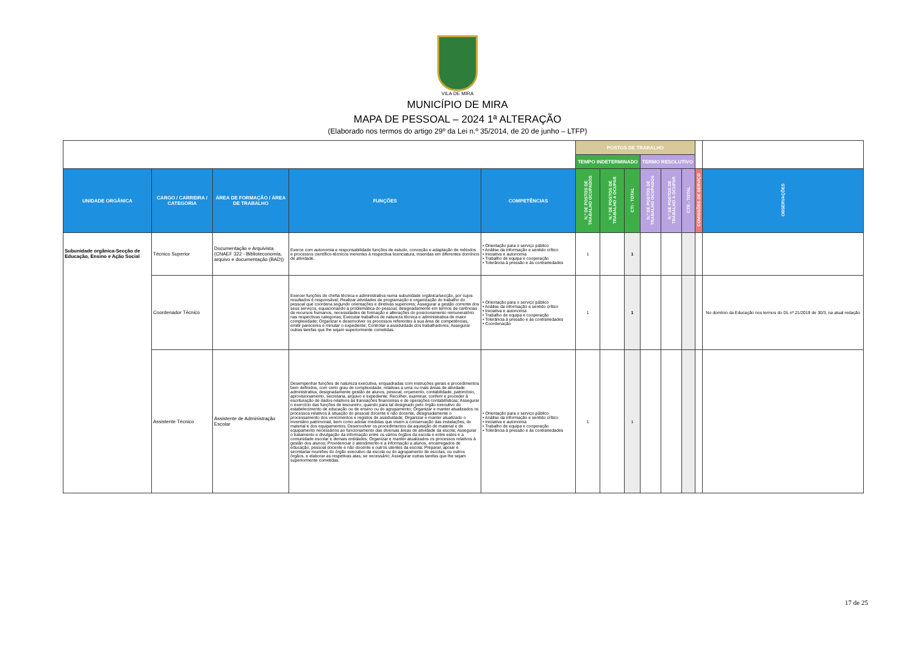VILA DE MIRA
MUNICÍPIO DE MIRA
MAPA DE PESSOAL – 2024 1ª ALTERAÇÃO
(Elaborado nos termos do artigo 29º da Lei n.º 35/2014, de 20 de junho – LTFP)
| | | | | | POSTOS DE TRABALHO | | | | | | | |
| | | | | | TEMPO INDETERMINADO | | | TERMO RESOLUTIVO | | | | |
| UNIDADE ORGÂNICA | CARGO / CARREIRA / CATEGORIA | ÁREA DE FORMAÇÃO / ÁREA DE TRABALHO | FUNÇÕES | COMPETÊNCIAS | N.º DE POSTOS DE TRABALHO OCUPADOS | N.º DE POSTOS DE TRABALHO A OCUPAR | CTI - TOTAL | N.º DE POSTOS DE TRABALHO OCUPADOS | N.º DE POSTOS DE TRABALHO A OCUPAR | CTR - TOTAL | COMISSÕES DE SERVIÇO | OBSERVAÇÕES |
| Subunidade orgânica-Secção de Educação, Ensino e Ação Social | Técnico Superior | Documentação e Arquivista (CNAEF 322 - Biblioteconomia, arquivo e documentação (BAD)) | Exerce com autonomia e responsabilidade funções de estudo, conceção e adaptação de métodos e processos científico-técnicos inerentes à respectiva licenciatura, inseridas em diferentes domínios de atividade. | • Orientação para o serviço público • Análise da informação e sentido crítico • Iniciativa e autonomia • Trabalho de equipa e cooperação • Tolerância à pressão e às contrariedades | 1 | | 1 | | | | | |
| | Coordenador Técnico | | Exercer funções de chefia técnica e administrativa numa subunidade orgânica/secção, por cujos resultados é responsável; Realizar atividades de programação e organização do trabalho do pessoal que coordena segundo orientações e diretivas superiores; Assegurar a gestão corrente dos seus serviços, equacionando a problemática do pessoal, designadamente em termos de carências de recursos humanos, necessidades de formação e alterações do posicionamento remuneratório nas respectivas categorias; Executar trabalhos de natureza técnica e administrativa de maior complexidade; Organizar e desenvolver os processos referentes à sua área de competências, emitir pareceres e minutar o expediente; Controlar a assiduidade dos trabalhadores; Assegurar outras tarefas que lhe sejam superiormente cometidas. | • Orientação para o serviço público • Análise da informação e sentido crítico • Iniciativa e autonomia • Trabalho de equipa e cooperação • Tolerância à pressão e às contrariedades • Coordenação | 1 | | 1 | | | | | No domínio da Educação nos termos do DL nº 21/2019 de 30/3, na atual redação |
| | Assistente Técnico | Assistente de Administração Escolar | Desempenhar funções de natureza executiva, enquadradas com instruções gerais e procedimentos bem definidos, com certo grau de complexidade, relativas a uma ou mais áreas de atividade administrativa, designadamente gestão de alunos, pessoal, orçamento, contabilidade, património, aprovisionamento, secretaria, arquivo e expediente; Recolher, examinar, conferir e proceder à escrituração de dados relativos às transações financeiras e de operações contabilísticas; Assegurar o exercício das funções de tesoureiro, quando para tal designado pelo órgão executivo do estabelecimento de educação ou de ensino ou do agrupamento; Organizar e manter atualizados os processos relativos à situação do pessoal docente e não docente, designadamente o processamento dos vencimentos e registos de assiduidade; Organizar e manter atualizado o inventário patrimonial, bem como adotar medidas que visem a conservação das instalações, do material e dos equipamentos; Desenvolver os procedimentos da aquisição de material e de equipamento necessários ao funcionamento das diversas áreas de atividade da escola; Assegurar o tratamento e divulgação da informação entre os vários órgãos da escola e entre estes e a comunidade escolar e demais entidades; Organizar e manter atualizados os processos relativos à gestão dos alunos; Providenciar o atendimento e a informação a alunos, encarregados de educação, pessoal docente e não docente e outros utentes da escola; Preparar, apoiar e secretariar reuniões do órgão executivo da escola ou do agrupamento de escolas, ou outros órgãos, e elaborar as respetivas atas, se necessário; Assegurar outras tarefas que lhe sejam superiormente cometidas. | • Orientação para o serviço público • Análise da informação e sentido crítico • Iniciativa e autonomia • Trabalho de equipa e cooperação • Tolerância à pressão e às contrariedades | 1 | | 1 | | | | | |
17 de 25